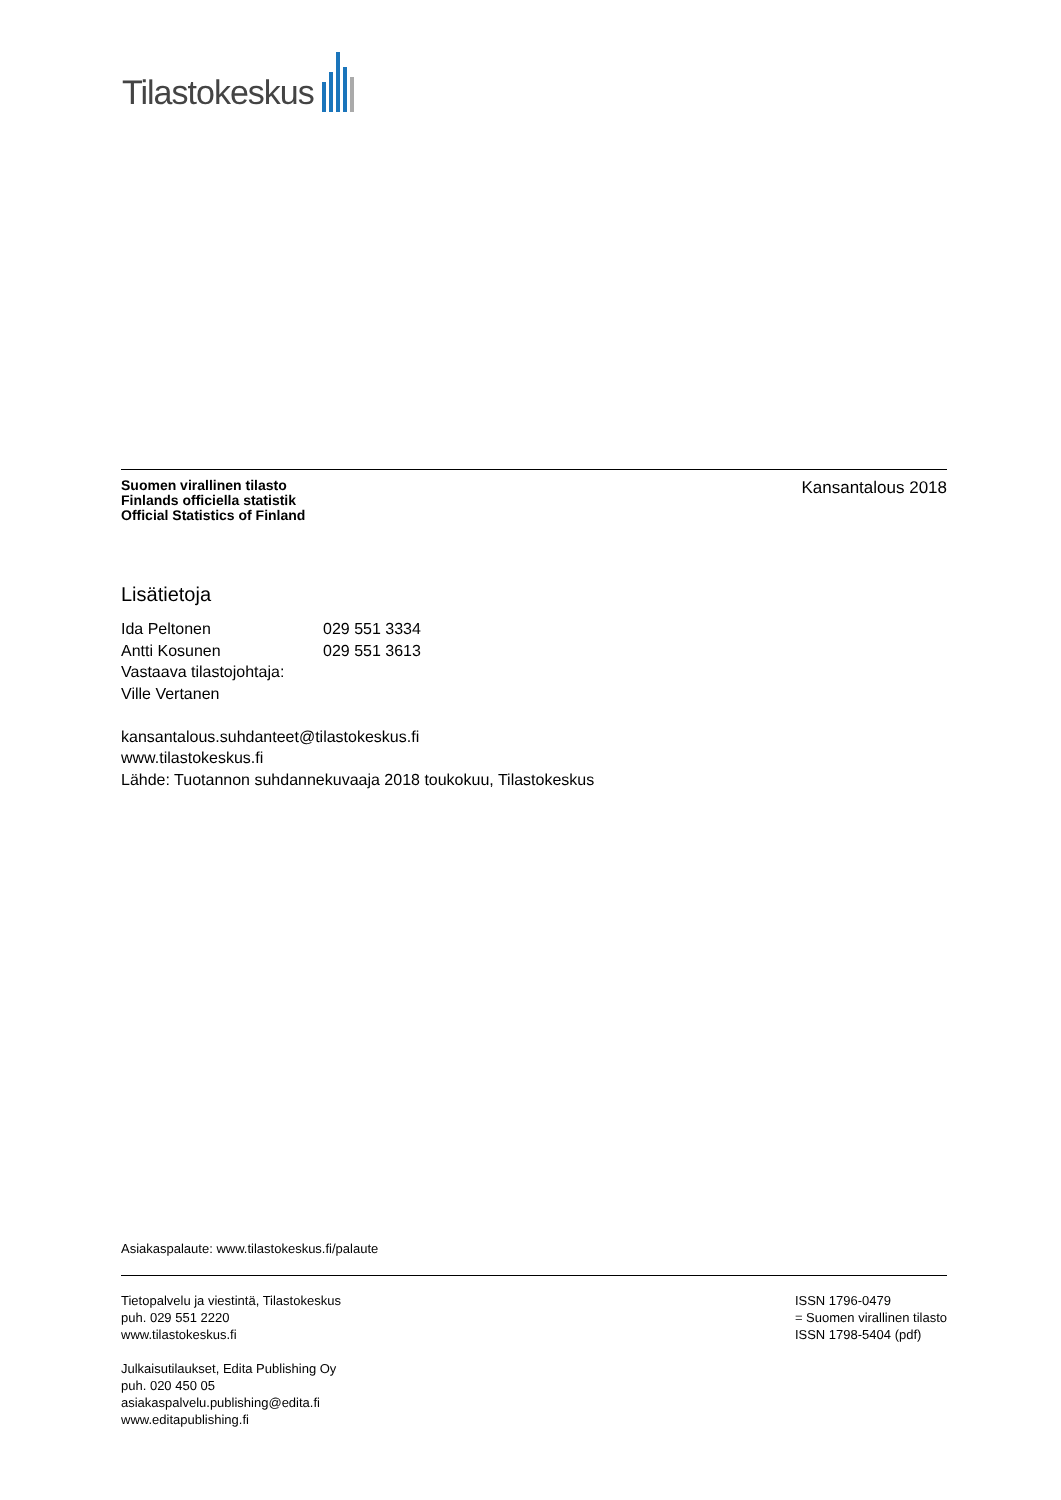Tilastokeskus
Suomen virallinen tilasto
Finlands officiella statistik
Official Statistics of Finland
Kansantalous 2018
Lisätietoja
| Ida Peltonen | 029 551 3334 |
| Antti Kosunen | 029 551 3613 |
Vastaava tilastojohtaja:
Ville Vertanen
kansantalous.suhdanteet@tilastokeskus.fi
www.tilastokeskus.fi
Lähde: Tuotannon suhdannekuvaaja 2018 toukokuu, Tilastokeskus
Asiakaspalaute: www.tilastokeskus.fi/palaute
Tietopalvelu ja viestintä, Tilastokeskus
puh. 029 551 2220
www.tilastokeskus.fi
Julkaisutilaukset, Edita Publishing Oy
puh. 020 450 05
asiakaspalvelu.publishing@edita.fi
www.editapublishing.fi
ISSN 1796-0479
= Suomen virallinen tilasto
ISSN 1798-5404 (pdf)